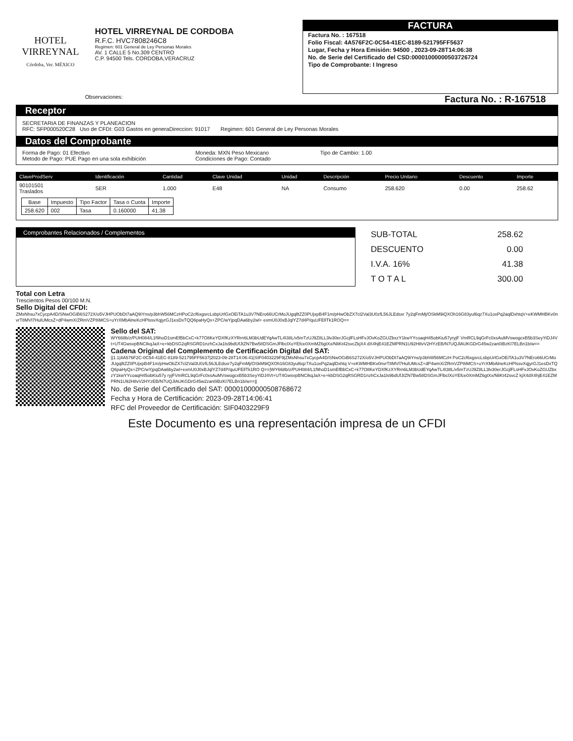HOTEL
VIRREYNAL
Córdoba, Ver. MÉXICO
HOTEL VIRREYNAL DE CORDOBA
R.F.C. HVC7808246C8
Regimen: 601 General de Ley Personas Morales
AV. 1 CALLE 5 No.309 CENTRO
C.P. 94500 Tels. CORDOBA,VERACRUZ
FACTURA
Factura No. : 167518
Folio Fiscal: 4A576F2C-0C54-41EC-8189-521795FF5637
Lugar, Fecha y Hora Emisión: 94500 , 2023-09-28T14:06:38
No. de Serie del Certificado del CSD:00001000000503726724
Tipo de Comprobante: I Ingreso
Observaciones: Factura No. : R-167518
Receptor
SECRETARIA DE FINANZAS Y PLANEACION
RFC: SFP000520C28 Uso de CFDI: G03 Gastos en generaDireccion: 91017 Regimen: 601 General de Ley Personas Morales
Datos del Comprobante
Forma de Pago: 01 Efectivo
Metodo de Pago: PUE Pago en una sola exhibición
Moneda: MXN Peso Mexicano
Condiciones de Pago: Contado
Tipo de Cambio: 1.00
| ClaveProdServ | Identificación | Cantidad | Clave Unidad | Unidad | Descripción | Precio Unitario | Descuento | Importe |
| --- | --- | --- | --- | --- | --- | --- | --- | --- |
| 90101501 Traslados | SER | 1.000 | E48 | NA | Consumo | 258.620 | 0.00 | 258.62 |
| Base | Impuesto | Tipo Factor | Tasa o Cuota | Importe |
| --- | --- | --- | --- | --- |
| 258.620 | 002 | Tasa | 0.160000 | 41.38 |
Comprobantes Relacionados / Complementos
| SUB-TOTAL | 258.62 |
| DESCUENTO | 0.00 |
| I.V.A. 16% | 41.38 |
| T O T A L | 300.00 |
Total con Letra
Trescientos Pesos 00/100 M.N.
Sello Digital del CFDI:
ZMsNhsu7xCycpA4D/SNwOGiB6S272X/o5VJHPUObDt7aAQ9iYns/p3bhW56MCzHPoC2cf6xgsrcLsbpUrlGxOEiTA1u3V7NEro66UCrMoJUgqlltZZ0PUjxpB4F1m/pHwObZX7cl2Val3U0zfL56JLEdsxr 7y2qFmMj/OSkM9iQXOh16G83yul6qz7Xu1oxPq2aqlDxhtqV+eKWMHBKv0nvrT8MVl7HulUMcsZ+dP4wmX/ZRmVZP8iMCS+uYrXMbAlneKcHPlssvXqjyrGJ1esDxTQQ6paHyQx+ZPC/wYjpqDAa6by2wl+ exmU0J0xBJqlYZ7d4P/quUFEllTk1ROQ==
Sello del SAT:
WY668b/z/PUH084/L1f9hoD1smEfBbCxC+k77O8KeYDXfKzXYRrn6LM3bUdEYqAwTL4I38L/v5mTzUJ9Z8LL3lv30erJGcjlFLsHFvJOvKoZGUZbxzY1kwYYcoaqH45obKiu57yryjF VmRCL9qGrFc0xsAuMVswogcxB5b3SeyYiDJ4Vt+UT4GwsvpBNCIkqJaX+e+kbDSG2qRSGRD1nzhCxJa1ls9bdUfJtZN7Bw58DSGmJFlbclXoYEfce0XmMZ6gtXx/NliKt42svcZkjX4 dX4hjE41EZMPRN1U92H8vV2HYzEB/N7UQJlAUKGDrG45w2zan0iBzKI7ELBn1b/w==
Cadena Original del Complemento de Certificación Digital del SAT:
||1.1|4A576F2C-0C54-41EC-8189-521795FF5637|2023-09-28T14:06:41|SIF0403229F9|ZMsNhsu7xCycpA4D/SNwOGiB6S272X/o5VJHPUObDt7aAQ9iYns/p3bhW56MCzH PoC2cf6xgsrcLsbpUrlGxOEiTA1u3V7NEro66UCrMoJUgqlltZZ0PUjxpB4F1m/pHwObZX7cl2Val3U0zfL56JLEdsxr7y2qFmMj/OSkM9iQXOh16G83yul6qz7Xu1oxPq2aqlDxhtq V+eKWMHBKv0nvrT8MVl7HulUMcsZ+dP4wmX/ZRmVZP8iMCS+uYrXMbAlneKcHPlssvXqjyrGJ1esDxTQQ6paHyQx+ZPC/wYjpqDAa6by2wl+exmU0J0xBJqlYZ7d4P/quUFEllTk1RO Q==|WY668b/z/PUH084/L1f9hoD1smEfBbCxC+k77O8KeYDXfKzXYRrn6LM3bUdEYqAwTL4I38L/v5mTzUJ9Z8LL3lv30erJGcjlFLsHFvJOvKoZGUZbxzY1kwYYcoaqH45obKiu57y ryjFVmRCL9qGrFc0xsAuMVswogcxB5b3SeyYiDJ4Vt+UT4GwsvpBNCIkqJaX+e+kbDSG2qRSGRD1nzhCxJa1ls9bdUfJtZN7Bw58DSGmJFlbclXoYEfce0XmMZ6gtXx/NliKt42svcZ kjX4dX4hjE41EZMPRN1U92H8vV2HYzEB/N7UQJlAUKGDrG45w2zan0iBzKI7ELBn1b/w==||
No. de Serie del Certificado del SAT: 00001000000508768672
Fecha y Hora de Certificación: 2023-09-28T14:06:41
RFC del Proveedor de Certificación: SIF0403229F9
Este Documento es una representación impresa de un CFDI